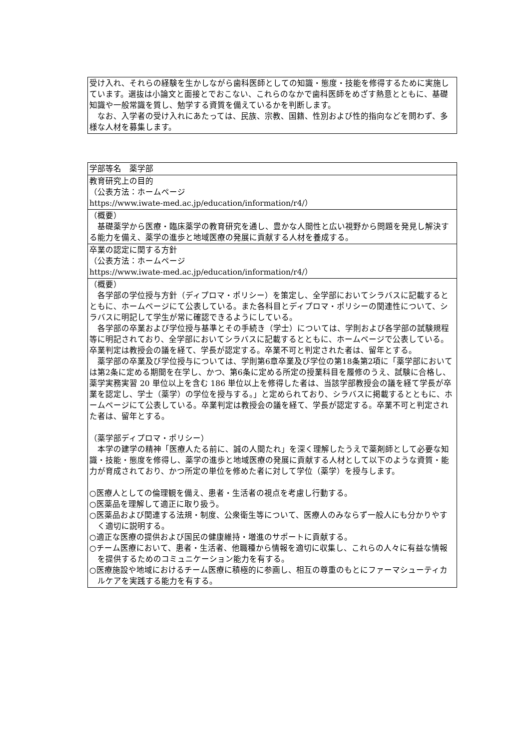| 受け入れ、それらの経験を生かしながら歯科医師としての知識・態度・技能を修得するために実施しています。選抜は小論文と面接とでおこない、これらのなかで歯科医師をめざす熱意とともに、基礎知識や一般常識を質し、勉学する資質を備えているかを判断します。 なお、入学者の受け入れにあたっては、民族、宗教、国籍、性別および性的指向などを問わず、多様な人材を募集します。 |
| 学部等名 薬学部 |
| 教育研究上の目的 （公表方法：ホームページ https://www.iwate-med.ac.jp/education/information/r4/） |
| （概要） 基礎薬学から医療・臨床薬学の教育研究を通し、豊かな人間性と広い視野から問題を発見し解決する能力を備え、薬学の進歩と地域医療の発展に貢献する人材を養成する。 |
| 卒業の認定に関する方針 （公表方法：ホームページ https://www.iwate-med.ac.jp/education/information/r4/） |
| （概要） 各学部の学位授与方針（ディプロマ・ポリシー）を策定し、全学部においてシラバスに記載するとともに、ホームページにて公表している。また各科目とディプロマ・ポリシーの関連性について、シラバスに明記して学生が常に確認できるようにしている。 各学部の卒業および学位授与基準とその手続き（学士）については、学則および各学部の試験規程等に明記されており、全学部においてシラバスに記載するとともに、ホームページで公表している。卒業判定は教授会の議を経て、学長が認定する。卒業不可と判定された者は、留年とする。 薬学部の卒業及び学位授与については、学則第6章卒業及び学位の第18条第2項に「薬学部においては第2条に定める期間を在学し、かつ、第6条に定める所定の授業科目を履修のうえ、試験に合格し、薬学実務実習 20 単位以上を含む 186 単位以上を修得した者は、当該学部教授会の議を経て学長が卒業を認定し、学士（薬学）の学位を授与する。」と定められており、シラバスに掲載するとともに、ホームページにて公表している。卒業判定は教授会の議を経て、学長が認定する。卒業不可と判定された者は、留年とする。 （薬学部ディプロマ・ポリシー） 本学の建学の精神「医療人たる前に、誠の人間たれ」を深く理解したうえで薬剤師として必要な知識・技能・態度を修得し、薬学の進歩と地域医療の発展に貢献する人材として以下のような資質・能力が育成されており、かつ所定の単位を修めた者に対して学位（薬学）を授与します。 ○医療人としての倫理観を備え、患者・生活者の視点を考慮し行動する。 ○医薬品を理解して適正に取り扱う。 ○医薬品および関連する法規・制度、公衆衛生等について、医療人のみならず一般人にも分かりやすく適切に説明する。 ○適正な医療の提供および国民の健康維持・増進のサポートに貢献する。 ○チーム医療において、患者・生活者、他職種から情報を適切に収集し、これらの人々に有益な情報を提供するためのコミュニケーション能力を有する。 ○医療施設や地域におけるチーム医療に積極的に参画し、相互の尊重のもとにファーマシューティカルケアを実践する能力を有する。 |